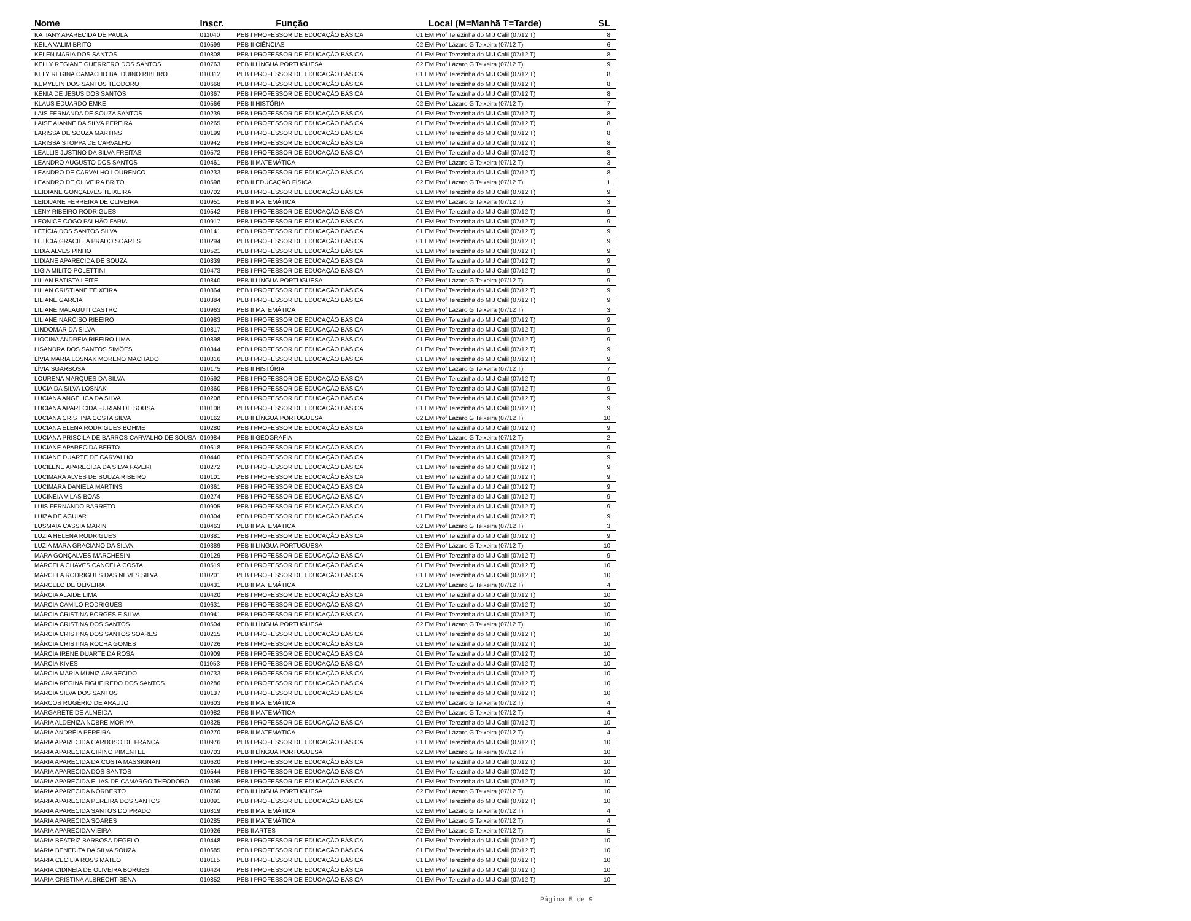| Nome | Inscr. | Função | Local (M=Manhã T=Tarde) | SL |
| --- | --- | --- | --- | --- |
| KATIANY APARECIDA DE PAULA | 011040 | PEB I PROFESSOR DE EDUCAÇÃO BÁSICA | 01 EM Prof Terezinha do M J Calil (07/12 T) | 8 |
| KEILA VALIM BRITO | 010599 | PEB II CIÊNCIAS | 02 EM Prof Lázaro G Teixeira (07/12 T) | 6 |
| KELEN MARIA DOS SANTOS | 010808 | PEB I PROFESSOR DE EDUCAÇÃO BÁSICA | 01 EM Prof Terezinha do M J Calil (07/12 T) | 8 |
| KELLY REGIANE GUERRERO DOS SANTOS | 010763 | PEB II LÍNGUA PORTUGUESA | 02 EM Prof Lázaro G Teixeira (07/12 T) | 9 |
| KELY REGINA CAMACHO BALDUINO RIBEIRO | 010312 | PEB I PROFESSOR DE EDUCAÇÃO BÁSICA | 01 EM Prof Terezinha do M J Calil (07/12 T) | 8 |
| KEMYLLIN DOS SANTOS TEODORO | 010668 | PEB I PROFESSOR DE EDUCAÇÃO BÁSICA | 01 EM Prof Terezinha do M J Calil (07/12 T) | 8 |
| KENIA DE JESUS DOS SANTOS | 010367 | PEB I PROFESSOR DE EDUCAÇÃO BÁSICA | 01 EM Prof Terezinha do M J Calil (07/12 T) | 8 |
| KLAUS EDUARDO EMKE | 010566 | PEB II HISTÓRIA | 02 EM Prof Lázaro G Teixeira (07/12 T) | 7 |
| LAIS FERNANDA DE SOUZA SANTOS | 010239 | PEB I PROFESSOR DE EDUCAÇÃO BÁSICA | 01 EM Prof Terezinha do M J Calil (07/12 T) | 8 |
| LAISE AIANNE DA SILVA PEREIRA | 010265 | PEB I PROFESSOR DE EDUCAÇÃO BÁSICA | 01 EM Prof Terezinha do M J Calil (07/12 T) | 8 |
| LARISSA DE SOUZA MARTINS | 010199 | PEB I PROFESSOR DE EDUCAÇÃO BÁSICA | 01 EM Prof Terezinha do M J Calil (07/12 T) | 8 |
| LARISSA STOPPA DE CARVALHO | 010942 | PEB I PROFESSOR DE EDUCAÇÃO BÁSICA | 01 EM Prof Terezinha do M J Calil (07/12 T) | 8 |
| LEALLIS JUSTINO DA SILVA FREITAS | 010572 | PEB I PROFESSOR DE EDUCAÇÃO BÁSICA | 01 EM Prof Terezinha do M J Calil (07/12 T) | 8 |
| LEANDRO AUGUSTO DOS SANTOS | 010461 | PEB II MATEMÁTICA | 02 EM Prof Lázaro G Teixeira (07/12 T) | 3 |
| LEANDRO DE CARVALHO LOURENCO | 010233 | PEB I PROFESSOR DE EDUCAÇÃO BÁSICA | 01 EM Prof Terezinha do M J Calil (07/12 T) | 8 |
| LEANDRO DE OLIVEIRA BRITO | 010598 | PEB II EDUCAÇÃO FÍSICA | 02 EM Prof Lázaro G Teixeira (07/12 T) | 1 |
| LEIDIANE GONÇALVES TEIXEIRA | 010702 | PEB I PROFESSOR DE EDUCAÇÃO BÁSICA | 01 EM Prof Terezinha do M J Calil (07/12 T) | 9 |
| LEIDIJANE FERREIRA DE OLIVEIRA | 010951 | PEB II MATEMÁTICA | 02 EM Prof Lázaro G Teixeira (07/12 T) | 3 |
| LENY RIBEIRO RODRIGUES | 010542 | PEB I PROFESSOR DE EDUCAÇÃO BÁSICA | 01 EM Prof Terezinha do M J Calil (07/12 T) | 9 |
| LEONICE COGO PALHÃO FARIA | 010917 | PEB I PROFESSOR DE EDUCAÇÃO BÁSICA | 01 EM Prof Terezinha do M J Calil (07/12 T) | 9 |
| LETÍCIA DOS SANTOS SILVA | 010141 | PEB I PROFESSOR DE EDUCAÇÃO BÁSICA | 01 EM Prof Terezinha do M J Calil (07/12 T) | 9 |
| LETÍCIA GRACIELA PRADO SOARES | 010294 | PEB I PROFESSOR DE EDUCAÇÃO BÁSICA | 01 EM Prof Terezinha do M J Calil (07/12 T) | 9 |
| LIDIA ALVES PINHO | 010521 | PEB I PROFESSOR DE EDUCAÇÃO BÁSICA | 01 EM Prof Terezinha do M J Calil (07/12 T) | 9 |
| LIDIANE APARECIDA DE SOUZA | 010839 | PEB I PROFESSOR DE EDUCAÇÃO BÁSICA | 01 EM Prof Terezinha do M J Calil (07/12 T) | 9 |
| LIGIA MILITO POLETTINI | 010473 | PEB I PROFESSOR DE EDUCAÇÃO BÁSICA | 01 EM Prof Terezinha do M J Calil (07/12 T) | 9 |
| LILIAN BATISTA LEITE | 010840 | PEB II LÍNGUA PORTUGUESA | 02 EM Prof Lázaro G Teixeira (07/12 T) | 9 |
| LILIAN CRISTIANE TEIXEIRA | 010864 | PEB I PROFESSOR DE EDUCAÇÃO BÁSICA | 01 EM Prof Terezinha do M J Calil (07/12 T) | 9 |
| LILIANE GARCIA | 010384 | PEB I PROFESSOR DE EDUCAÇÃO BÁSICA | 01 EM Prof Terezinha do M J Calil (07/12 T) | 9 |
| LILIANE MALAGUTI CASTRO | 010963 | PEB II MATEMÁTICA | 02 EM Prof Lázaro G Teixeira (07/12 T) | 3 |
| LILIANE NARCISO RIBEIRO | 010983 | PEB I PROFESSOR DE EDUCAÇÃO BÁSICA | 01 EM Prof Terezinha do M J Calil (07/12 T) | 9 |
| LINDOMAR DA SILVA | 010817 | PEB I PROFESSOR DE EDUCAÇÃO BÁSICA | 01 EM Prof Terezinha do M J Calil (07/12 T) | 9 |
| LIOCINA ANDREIA RIBEIRO LIMA | 010898 | PEB I PROFESSOR DE EDUCAÇÃO BÁSICA | 01 EM Prof Terezinha do M J Calil (07/12 T) | 9 |
| LISANDRA DOS SANTOS SIMÕES | 010344 | PEB I PROFESSOR DE EDUCAÇÃO BÁSICA | 01 EM Prof Terezinha do M J Calil (07/12 T) | 9 |
| LÍVIA MARIA LOSNAK MORENO MACHADO | 010816 | PEB I PROFESSOR DE EDUCAÇÃO BÁSICA | 01 EM Prof Terezinha do M J Calil (07/12 T) | 9 |
| LÍVIA SGARBOSA | 010175 | PEB II HISTÓRIA | 02 EM Prof Lázaro G Teixeira (07/12 T) | 7 |
| LOURENA MARQUES DA SILVA | 010592 | PEB I PROFESSOR DE EDUCAÇÃO BÁSICA | 01 EM Prof Terezinha do M J Calil (07/12 T) | 9 |
| LUCIA DA SILVA LOSNAK | 010360 | PEB I PROFESSOR DE EDUCAÇÃO BÁSICA | 01 EM Prof Terezinha do M J Calil (07/12 T) | 9 |
| LUCIANA ANGÉLICA DA SILVA | 010208 | PEB I PROFESSOR DE EDUCAÇÃO BÁSICA | 01 EM Prof Terezinha do M J Calil (07/12 T) | 9 |
| LUCIANA APARECIDA FURIAN DE SOUSA | 010108 | PEB I PROFESSOR DE EDUCAÇÃO BÁSICA | 01 EM Prof Terezinha do M J Calil (07/12 T) | 9 |
| LUCIANA CRISTINA COSTA SILVA | 010162 | PEB II LÍNGUA PORTUGUESA | 02 EM Prof Lázaro G Teixeira (07/12 T) | 10 |
| LUCIANA ELENA RODRIGUES BOHME | 010280 | PEB I PROFESSOR DE EDUCAÇÃO BÁSICA | 01 EM Prof Terezinha do M J Calil (07/12 T) | 9 |
| LUCIANA PRISCILA DE BARROS CARVALHO DE SOUSA | 010984 | PEB II GEOGRAFIA | 02 EM Prof Lázaro G Teixeira (07/12 T) | 2 |
| LUCIANE APARECIDA BERTO | 010618 | PEB I PROFESSOR DE EDUCAÇÃO BÁSICA | 01 EM Prof Terezinha do M J Calil (07/12 T) | 9 |
| LUCIANE DUARTE DE CARVALHO | 010440 | PEB I PROFESSOR DE EDUCAÇÃO BÁSICA | 01 EM Prof Terezinha do M J Calil (07/12 T) | 9 |
| LUCILENE APARECIDA DA SILVA FAVERI | 010272 | PEB I PROFESSOR DE EDUCAÇÃO BÁSICA | 01 EM Prof Terezinha do M J Calil (07/12 T) | 9 |
| LUCIMARA ALVES DE SOUZA RIBEIRO | 010101 | PEB I PROFESSOR DE EDUCAÇÃO BÁSICA | 01 EM Prof Terezinha do M J Calil (07/12 T) | 9 |
| LUCIMARA DANIELA MARTINS | 010361 | PEB I PROFESSOR DE EDUCAÇÃO BÁSICA | 01 EM Prof Terezinha do M J Calil (07/12 T) | 9 |
| LUCINEIA VILAS BOAS | 010274 | PEB I PROFESSOR DE EDUCAÇÃO BÁSICA | 01 EM Prof Terezinha do M J Calil (07/12 T) | 9 |
| LUIS FERNANDO BARRETO | 010905 | PEB I PROFESSOR DE EDUCAÇÃO BÁSICA | 01 EM Prof Terezinha do M J Calil (07/12 T) | 9 |
| LUIZA DE AGUIAR | 010304 | PEB I PROFESSOR DE EDUCAÇÃO BÁSICA | 01 EM Prof Terezinha do M J Calil (07/12 T) | 9 |
| LUSMAIA CASSIA MARIN | 010463 | PEB II MATEMÁTICA | 02 EM Prof Lázaro G Teixeira (07/12 T) | 3 |
| LUZIA HELENA RODRIGUES | 010381 | PEB I PROFESSOR DE EDUCAÇÃO BÁSICA | 01 EM Prof Terezinha do M J Calil (07/12 T) | 9 |
| LUZIA MARA GRACIANO DA SILVA | 010389 | PEB II LÍNGUA PORTUGUESA | 02 EM Prof Lázaro G Teixeira (07/12 T) | 10 |
| MARA GONÇALVES MARCHESIN | 010129 | PEB I PROFESSOR DE EDUCAÇÃO BÁSICA | 01 EM Prof Terezinha do M J Calil (07/12 T) | 9 |
| MARCELA CHAVES CANCELA COSTA | 010519 | PEB I PROFESSOR DE EDUCAÇÃO BÁSICA | 01 EM Prof Terezinha do M J Calil (07/12 T) | 10 |
| MARCELA RODRIGUES DAS NEVES SILVA | 010201 | PEB I PROFESSOR DE EDUCAÇÃO BÁSICA | 01 EM Prof Terezinha do M J Calil (07/12 T) | 10 |
| MARCELO DE OLIVEIRA | 010431 | PEB II MATEMÁTICA | 02 EM Prof Lázaro G Teixeira (07/12 T) | 4 |
| MÁRCIA ALAIDE LIMA | 010420 | PEB I PROFESSOR DE EDUCAÇÃO BÁSICA | 01 EM Prof Terezinha do M J Calil (07/12 T) | 10 |
| MARCIA CAMILO RODRIGUES | 010631 | PEB I PROFESSOR DE EDUCAÇÃO BÁSICA | 01 EM Prof Terezinha do M J Calil (07/12 T) | 10 |
| MÁRCIA CRISTINA BORGES E SILVA | 010941 | PEB I PROFESSOR DE EDUCAÇÃO BÁSICA | 01 EM Prof Terezinha do M J Calil (07/12 T) | 10 |
| MÁRCIA CRISTINA DOS SANTOS | 010504 | PEB II LÍNGUA PORTUGUESA | 02 EM Prof Lázaro G Teixeira (07/12 T) | 10 |
| MÁRCIA CRISTINA DOS SANTOS SOARES | 010215 | PEB I PROFESSOR DE EDUCAÇÃO BÁSICA | 01 EM Prof Terezinha do M J Calil (07/12 T) | 10 |
| MÁRCIA CRISTINA ROCHA GOMES | 010726 | PEB I PROFESSOR DE EDUCAÇÃO BÁSICA | 01 EM Prof Terezinha do M J Calil (07/12 T) | 10 |
| MÁRCIA IRENE DUARTE DA ROSA | 010909 | PEB I PROFESSOR DE EDUCAÇÃO BÁSICA | 01 EM Prof Terezinha do M J Calil (07/12 T) | 10 |
| MARCIA KIVES | 011053 | PEB I PROFESSOR DE EDUCAÇÃO BÁSICA | 01 EM Prof Terezinha do M J Calil (07/12 T) | 10 |
| MÁRCIA MARIA MUNIZ APARECIDO | 010733 | PEB I PROFESSOR DE EDUCAÇÃO BÁSICA | 01 EM Prof Terezinha do M J Calil (07/12 T) | 10 |
| MARCIA REGINA FIGUEIREDO DOS SANTOS | 010286 | PEB I PROFESSOR DE EDUCAÇÃO BÁSICA | 01 EM Prof Terezinha do M J Calil (07/12 T) | 10 |
| MARCIA SILVA DOS SANTOS | 010137 | PEB I PROFESSOR DE EDUCAÇÃO BÁSICA | 01 EM Prof Terezinha do M J Calil (07/12 T) | 10 |
| MARCOS ROGÉRIO DE ARAUJO | 010603 | PEB II MATEMÁTICA | 02 EM Prof Lázaro G Teixeira (07/12 T) | 4 |
| MARGARETE DE ALMEIDA | 010982 | PEB II MATEMÁTICA | 02 EM Prof Lázaro G Teixeira (07/12 T) | 4 |
| MARIA ALDENIZA NOBRE MORIYA | 010325 | PEB I PROFESSOR DE EDUCAÇÃO BÁSICA | 01 EM Prof Terezinha do M J Calil (07/12 T) | 10 |
| MARIA ANDRÉIA PEREIRA | 010270 | PEB II MATEMÁTICA | 02 EM Prof Lázaro G Teixeira (07/12 T) | 4 |
| MARIA APARECIDA CARDOSO DE FRANÇA | 010976 | PEB I PROFESSOR DE EDUCAÇÃO BÁSICA | 01 EM Prof Terezinha do M J Calil (07/12 T) | 10 |
| MARIA APARECIDA CIRINO PIMENTEL | 010703 | PEB II LÍNGUA PORTUGUESA | 02 EM Prof Lázaro G Teixeira (07/12 T) | 10 |
| MARIA APARECIDA DA COSTA MASSIGNAN | 010620 | PEB I PROFESSOR DE EDUCAÇÃO BÁSICA | 01 EM Prof Terezinha do M J Calil (07/12 T) | 10 |
| MARIA APARECIDA DOS SANTOS | 010544 | PEB I PROFESSOR DE EDUCAÇÃO BÁSICA | 01 EM Prof Terezinha do M J Calil (07/12 T) | 10 |
| MARIA APARECIDA ELIAS DE CAMARGO THEODORO | 010395 | PEB I PROFESSOR DE EDUCAÇÃO BÁSICA | 01 EM Prof Terezinha do M J Calil (07/12 T) | 10 |
| MARIA APARECIDA NORBERTO | 010760 | PEB II LÍNGUA PORTUGUESA | 02 EM Prof Lázaro G Teixeira (07/12 T) | 10 |
| MARIA APARECIDA PEREIRA DOS SANTOS | 010091 | PEB I PROFESSOR DE EDUCAÇÃO BÁSICA | 01 EM Prof Terezinha do M J Calil (07/12 T) | 10 |
| MARIA APARECIDA SANTOS DO PRADO | 010819 | PEB II MATEMÁTICA | 02 EM Prof Lázaro G Teixeira (07/12 T) | 4 |
| MARIA APARECIDA SOARES | 010285 | PEB II MATEMÁTICA | 02 EM Prof Lázaro G Teixeira (07/12 T) | 4 |
| MARIA APARECIDA VIEIRA | 010926 | PEB II ARTES | 02 EM Prof Lázaro G Teixeira (07/12 T) | 5 |
| MARIA BEATRIZ BARBOSA DEGELO | 010448 | PEB I PROFESSOR DE EDUCAÇÃO BÁSICA | 01 EM Prof Terezinha do M J Calil (07/12 T) | 10 |
| MARIA BENEDITA DA SILVA SOUZA | 010685 | PEB I PROFESSOR DE EDUCAÇÃO BÁSICA | 01 EM Prof Terezinha do M J Calil (07/12 T) | 10 |
| MARIA CECÍLIA ROSS MATEO | 010115 | PEB I PROFESSOR DE EDUCAÇÃO BÁSICA | 01 EM Prof Terezinha do M J Calil (07/12 T) | 10 |
| MARIA CIDINEIA DE OLIVEIRA BORGES | 010424 | PEB I PROFESSOR DE EDUCAÇÃO BÁSICA | 01 EM Prof Terezinha do M J Calil (07/12 T) | 10 |
| MARIA CRISTINA ALBRECHT SENA | 010852 | PEB I PROFESSOR DE EDUCAÇÃO BÁSICA | 01 EM Prof Terezinha do M J Calil (07/12 T) | 10 |
Página 5 de 9